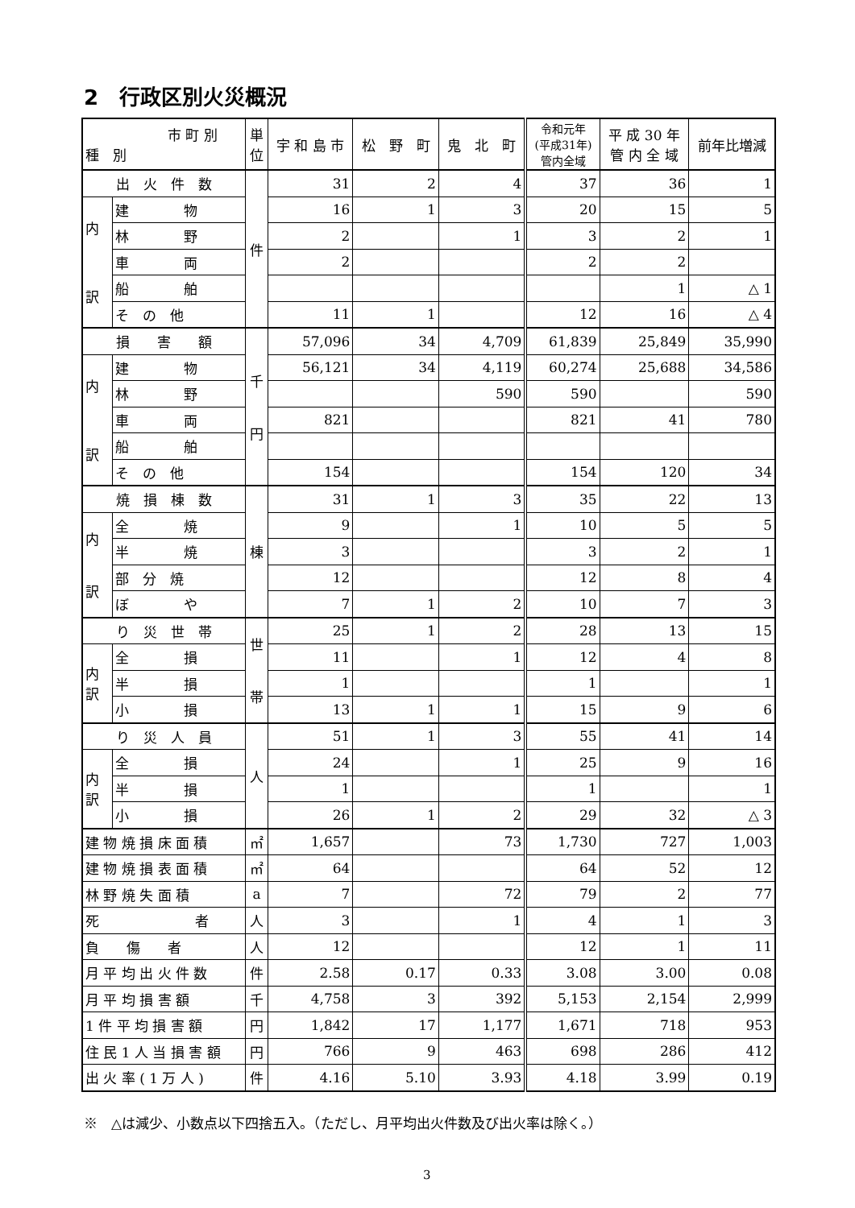2　行政区別火災概況
| 市 町 別 種 別 | | 単 位 | 宇 和 島 市 | 松 野 町 | 鬼 北 町 | 令和元年 (平成31年) 管内全域 | 平 成 30 年 管 内 全 域 | 前年比増減 |
| --- | --- | --- | --- | --- | --- | --- | --- | --- |
| 出 火 件 数 | | 件 | 31 | 2 | 4 | 37 | 36 | 1 |
| 内 訳 | 建 物 | | 16 | 1 | 3 | 20 | 15 | 5 |
| | 林 野 | | 2 | | 1 | 3 | 2 | 1 |
| | 車 両 | | 2 | | | 2 | 2 | |
| | 船 舶 | | | | | | 1 | △ 1 |
| | そ の 他 | | 11 | 1 | | 12 | 16 | △ 4 |
| 損 害 額 | | 千 円 | 57,096 | 34 | 4,709 | 61,839 | 25,849 | 35,990 |
| 内 訳 | 建 物 | | 56,121 | 34 | 4,119 | 60,274 | 25,688 | 34,586 |
| | 林 野 | | | | 590 | 590 | | 590 |
| | 車 両 | | 821 | | | 821 | 41 | 780 |
| | 船 舶 | | | | | | | |
| | そ の 他 | | 154 | | | 154 | 120 | 34 |
| 焼 損 棟 数 | | 棟 | 31 | 1 | 3 | 35 | 22 | 13 |
| 内 訳 | 全 焼 | | 9 | | 1 | 10 | 5 | 5 |
| | 半 焼 | | 3 | | | 3 | 2 | 1 |
| | 部 分 焼 | | 12 | | | 12 | 8 | 4 |
| | ぼ や | | 7 | 1 | 2 | 10 | 7 | 3 |
| り 災 世 帯 | | 世 帯 | 25 | 1 | 2 | 28 | 13 | 15 |
| 内 訳 | 全 損 | | 11 | | 1 | 12 | 4 | 8 |
| | 半 損 | | 1 | | | 1 | | 1 |
| | 小 損 | | 13 | 1 | 1 | 15 | 9 | 6 |
| り 災 人 員 | | 人 | 51 | 1 | 3 | 55 | 41 | 14 |
| 内 訳 | 全 損 | | 24 | | 1 | 25 | 9 | 16 |
| | 半 損 | | 1 | | | 1 | | 1 |
| | 小 損 | | 26 | 1 | 2 | 29 | 32 | △ 3 |
| 建 物 焼 損 床 面 積 | | ㎡ | 1,657 | | 73 | 1,730 | 727 | 1,003 |
| 建 物 焼 損 表 面 積 | | ㎡ | 64 | | | 64 | 52 | 12 |
| 林 野 焼 失 面 積 | | a | 7 | | 72 | 79 | 2 | 77 |
| 死 者 | | 人 | 3 | | 1 | 4 | 1 | 3 |
| 負 傷 者 | | 人 | 12 | | | 12 | 1 | 11 |
| 月 平 均 出 火 件 数 | | 件 | 2.58 | 0.17 | 0.33 | 3.08 | 3.00 | 0.08 |
| 月 平 均 損 害 額 | | 千 | 4,758 | 3 | 392 | 5,153 | 2,154 | 2,999 |
| 1 件 平 均 損 害 額 | | 円 | 1,842 | 17 | 1,177 | 1,671 | 718 | 953 |
| 住 民 1 人 当 損 害 額 | | 円 | 766 | 9 | 463 | 698 | 286 | 412 |
| 出 火 率 ( 1 万 人 ) | | 件 | 4.16 | 5.10 | 3.93 | 4.18 | 3.99 | 0.19 |
※　△は減少、小数点以下四捨五入。（ただし、月平均出火件数及び出火率は除く。）
3